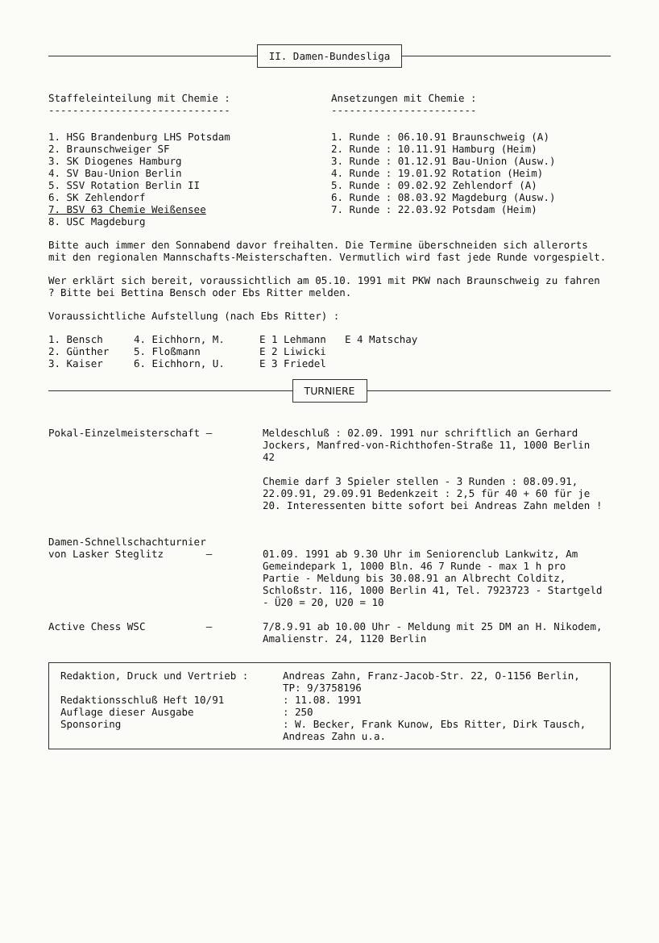II. Damen-Bundesliga
| Staffeleinteilung mit Chemie : ------------------------------ | Ansetzungen mit Chemie : ------------------------ |
| 1. HSG Brandenburg LHS Potsdam 2. Braunschweiger SF 3. SK Diogenes Hamburg 4. SV Bau-Union Berlin 5. SSV Rotation Berlin II 6. SK Zehlendorf 7. BSV 63 Chemie Weißensee 8. USC Magdeburg | 1. Runde : 06.10.91 Braunschweig (A) 2. Runde : 10.11.91 Hamburg (Heim) 3. Runde : 01.12.91 Bau-Union (Ausw.) 4. Runde : 19.01.92 Rotation (Heim) 5. Runde : 09.02.92 Zehlendorf (A) 6. Runde : 08.03.92 Magdeburg (Ausw.) 7. Runde : 22.03.92 Potsdam (Heim) |
Bitte auch immer den Sonnabend davor freihalten. Die Termine überschneiden sich allerorts mit den regionalen Mannschafts-Meisterschaften. Vermutlich wird fast jede Runde vorgespielt.
Wer erklärt sich bereit, voraussichtlich am 05.10. 1991 mit PKW nach Braunschweig zu fahren ? Bitte bei Bettina Bensch oder Ebs Ritter melden.
Voraussichtliche Aufstellung (nach Ebs Ritter) :
| 1. Bensch | 4. Eichhorn, M. | E 1 Lehmann | E 4 Matschay |
| 2. Günther | 5. Floßmann | E 2 Liwicki | |
| 3. Kaiser | 6. Eichhorn, U. | E 3 Friedel | |
TURNIERE
| Pokal-Einzelmeisterschaft – | Meldeschluß : 02.09. 1991 nur schriftlich an Gerhard Jockers, Manfred-von-Richthofen-Straße 11, 1000 Berlin 42 Chemie darf 3 Spieler stellen - 3 Runden : 08.09.91, 22.09.91, 29.09.91 Bedenkzeit : 2,5 für 40 + 60 für je 20. Interessenten bitte sofort bei Andreas Zahn melden ! |
| Damen-Schnellschachturnier von Lasker Steglitz – | 01.09. 1991 ab 9.30 Uhr im Seniorenclub Lankwitz, Am Gemeindepark 1, 1000 Bln. 46 7 Runde - max 1 h pro Partie - Meldung bis 30.08.91 an Albrecht Colditz, Schloßstr. 116, 1000 Berlin 41, Tel. 7923723 - Startgeld - Ü20 = 20, U20 = 10 |
| Active Chess WSC – | 7/8.9.91 ab 10.00 Uhr - Meldung mit 25 DM an H. Nikodem, Amalienstr. 24, 1120 Berlin |
| Redaktion, Druck und Vertrieb : | Andreas Zahn, Franz-Jacob-Str. 22, O-1156 Berlin, TP: 9/3758196 |
| Redaktionsschluß Heft 10/91 | : 11.08. 1991 |
| Auflage dieser Ausgabe | : 250 |
| Sponsoring | : W. Becker, Frank Kunow, Ebs Ritter, Dirk Tausch, Andreas Zahn u.a. |